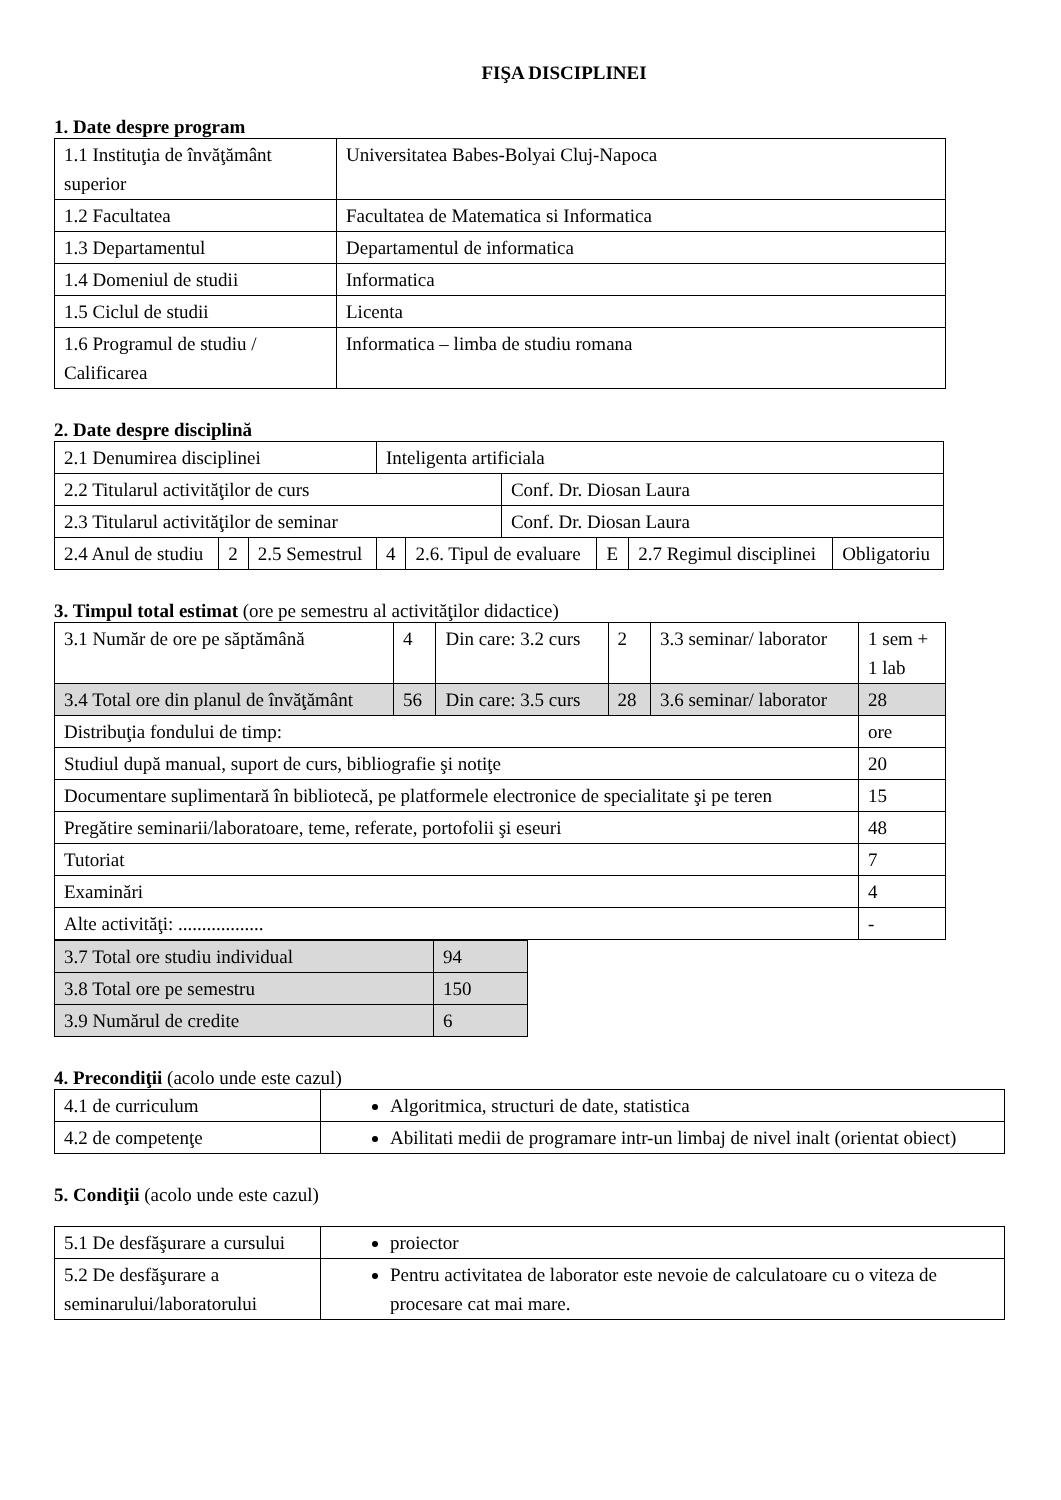FIŞA DISCIPLINEI
1. Date despre program
| 1.1 Instituţia de învăţământ superior | Universitatea Babes-Bolyai Cluj-Napoca |
| 1.2 Facultatea | Facultatea de Matematica si Informatica |
| 1.3 Departamentul | Departamentul de informatica |
| 1.4 Domeniul de studii | Informatica |
| 1.5 Ciclul de studii | Licenta |
| 1.6 Programul de studiu / Calificarea | Informatica – limba de studiu romana |
2. Date despre disciplină
| 2.1 Denumirea disciplinei | | | Inteligenta artificiala | | | | | |
| 2.2 Titularul activităţilor de curs | | | | | Conf. Dr. Diosan Laura | | | |
| 2.3 Titularul activităţilor de seminar | | | | | Conf. Dr. Diosan Laura | | | |
| 2.4 Anul de studiu | 2 | 2.5 Semestrul | 4 | 2.6. Tipul de evaluare | | E | 2.7 Regimul disciplinei | Obligatoriu |
3. Timpul total estimat (ore pe semestru al activităţilor didactice)
| 3.1 Număr de ore pe săptămână | 4 | Din care: 3.2 curs | 2 | 3.3 seminar/ laborator | 1 sem + 1 lab |
| 3.4 Total ore din planul de învăţământ | 56 | Din care: 3.5 curs | 28 | 3.6 seminar/ laborator | 28 |
| Distribuţia fondului de timp: | | | | | ore |
| Studiul după manual, suport de curs, bibliografie şi notiţe | | | | | 20 |
| Documentare suplimentară în bibliotecă, pe platformele electronice de specialitate şi pe teren | | | | | 15 |
| Pregătire seminarii/laboratoare, teme, referate, portofolii şi eseuri | | | | | 48 |
| Tutoriat | | | | | 7 |
| Examinări | | | | | 4 |
| Alte activităţi: .................. | | | | | - |
| 3.7 Total ore studiu individual | 94 |
| 3.8 Total ore pe semestru | 150 |
| 3.9 Numărul de credite | 6 |
4. Precondiţii (acolo unde este cazul)
| 4.1 de curriculum | Algoritmica, structuri de date, statistica |
| 4.2 de competenţe | Abilitati medii de programare intr-un limbaj de nivel inalt (orientat obiect) |
5. Condiţii (acolo unde este cazul)
| 5.1 De desfăşurare a cursului | proiector |
| 5.2 De desfăşurare a seminarului/laboratorului | Pentru activitatea de laborator este nevoie de calculatoare cu o viteza de procesare cat mai mare. |